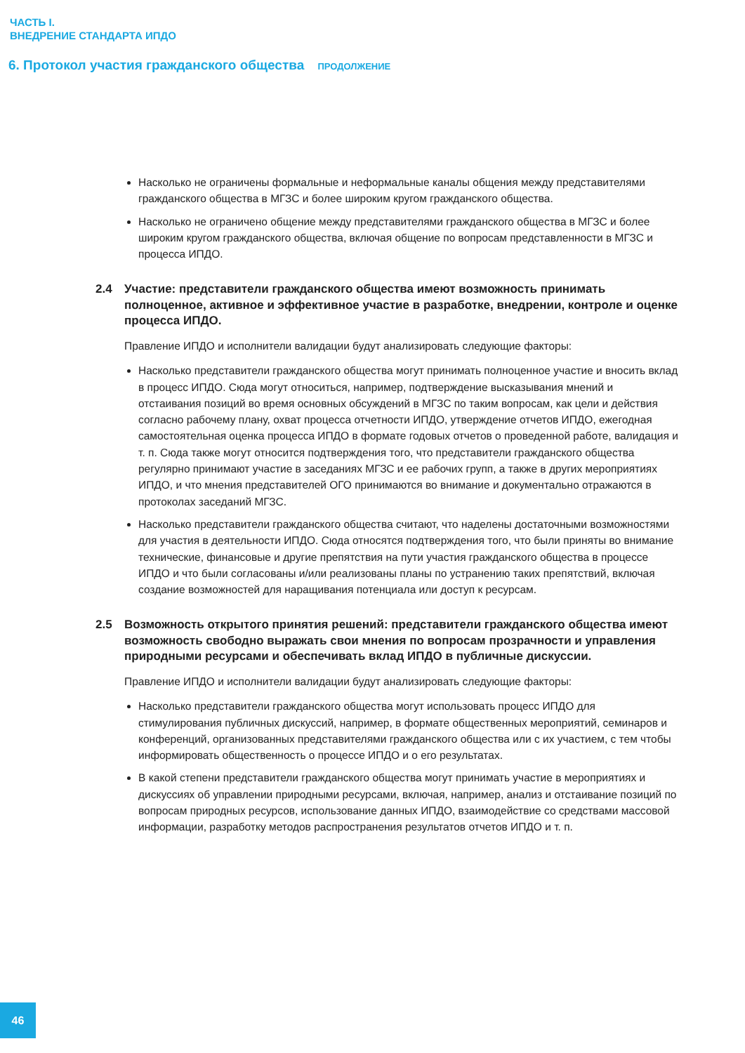ЧАСТЬ I.
ВНЕДРЕНИЕ СТАНДАРТА ИПДО
6. Протокол участия гражданского общества ПРОДОЛЖЕНИЕ
Насколько не ограничены формальные и неформальные каналы общения между представителями гражданского общества в МГЗС и более широким кругом гражданского общества.
Насколько не ограничено общение между представителями гражданского общества в МГЗС и более широким кругом гражданского общества, включая общение по вопросам представленности в МГЗС и процесса ИПДО.
2.4 Участие: представители гражданского общества имеют возможность принимать полноценное, активное и эффективное участие в разработке, внедрении, контроле и оценке процесса ИПДО.
Правление ИПДО и исполнители валидации будут анализировать следующие факторы:
Насколько представители гражданского общества могут принимать полноценное участие и вносить вклад в процесс ИПДО. Сюда могут относиться, например, подтверждение высказывания мнений и отстаивания позиций во время основных обсуждений в МГЗС по таким вопросам, как цели и действия согласно рабочему плану, охват процесса отчетности ИПДО, утверждение отчетов ИПДО, ежегодная самостоятельная оценка процесса ИПДО в формате годовых отчетов о проведенной работе, валидация и т. п. Сюда также могут относится подтверждения того, что представители гражданского общества регулярно принимают участие в заседаниях МГЗС и ее рабочих групп, а также в других мероприятиях ИПДО, и что мнения представителей ОГО принимаются во внимание и документально отражаются в протоколах заседаний МГЗС.
Насколько представители гражданского общества считают, что наделены достаточными возможностями для участия в деятельности ИПДО. Сюда относятся подтверждения того, что были приняты во внимание технические, финансовые и другие препятствия на пути участия гражданского общества в процессе ИПДО и что были согласованы и/или реализованы планы по устранению таких препятствий, включая создание возможностей для наращивания потенциала или доступ к ресурсам.
2.5 Возможность открытого принятия решений: представители гражданского общества имеют возможность свободно выражать свои мнения по вопросам прозрачности и управления природными ресурсами и обеспечивать вклад ИПДО в публичные дискуссии.
Правление ИПДО и исполнители валидации будут анализировать следующие факторы:
Насколько представители гражданского общества могут использовать процесс ИПДО для стимулирования публичных дискуссий, например, в формате общественных мероприятий, семинаров и конференций, организованных представителями гражданского общества или с их участием, с тем чтобы информировать общественность о процессе ИПДО и о его результатах.
В какой степени представители гражданского общества могут принимать участие в мероприятиях и дискуссиях об управлении природными ресурсами, включая, например, анализ и отстаивание позиций по вопросам природных ресурсов, использование данных ИПДО, взаимодействие со средствами массовой информации, разработку методов распространения результатов отчетов ИПДО и т. п.
46